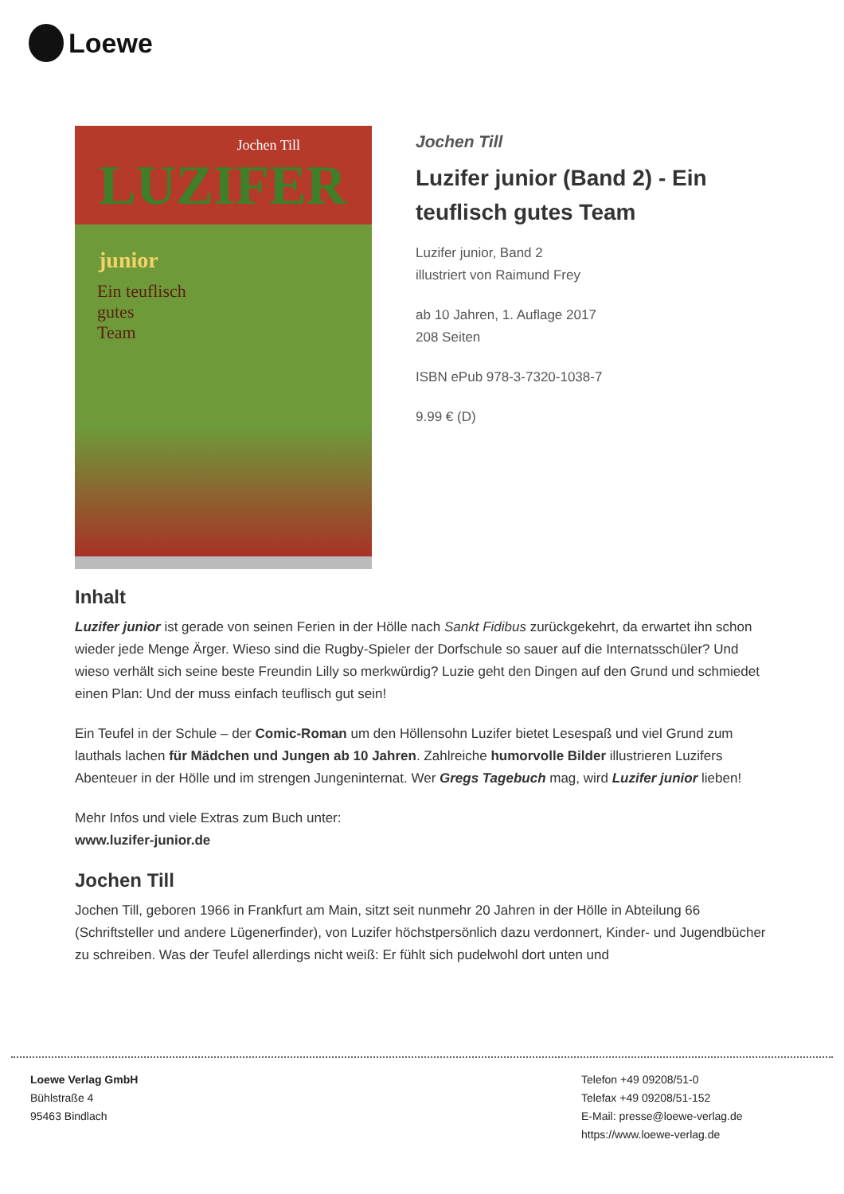Loewe
Jochen Till
LUZIFER junior
Ein teuflisch
gutes
Team
Jochen Till
Luzifer junior (Band 2) - Ein teuflisch gutes Team
Luzifer junior, Band 2
illustriert von Raimund Frey
ab 10 Jahren, 1. Auflage 2017
208 Seiten
ISBN ePub 978-3-7320-1038-7
9.99 € (D)
Inhalt
Luzifer junior ist gerade von seinen Ferien in der Hölle nach Sankt Fidibus zurückgekehrt, da erwartet ihn schon wieder jede Menge Ärger. Wieso sind die Rugby-Spieler der Dorfschule so sauer auf die Internatsschüler? Und wieso verhält sich seine beste Freundin Lilly so merkwürdig? Luzie geht den Dingen auf den Grund und schmiedet einen Plan: Und der muss einfach teuflisch gut sein!
Ein Teufel in der Schule – der Comic-Roman um den Höllensohn Luzifer bietet Lesespaß und viel Grund zum lauthals lachen für Mädchen und Jungen ab 10 Jahren. Zahlreiche humorvolle Bilder illustrieren Luzifers Abenteuer in der Hölle und im strengen Jungeninternat. Wer Gregs Tagebuch mag, wird Luzifer junior lieben!
Mehr Infos und viele Extras zum Buch unter:
www.luzifer-junior.de
Jochen Till
Jochen Till, geboren 1966 in Frankfurt am Main, sitzt seit nunmehr 20 Jahren in der Hölle in Abteilung 66 (Schriftsteller und andere Lügenerfinder), von Luzifer höchstpersönlich dazu verdonnert, Kinder- und Jugendbücher zu schreiben. Was der Teufel allerdings nicht weiß: Er fühlt sich pudelwohl dort unten und
Loewe Verlag GmbH
Bühlstraße 4
95463 Bindlach
Telefon +49 09208/51-0
Telefax +49 09208/51-152
E-Mail: presse@loewe-verlag.de
https://www.loewe-verlag.de